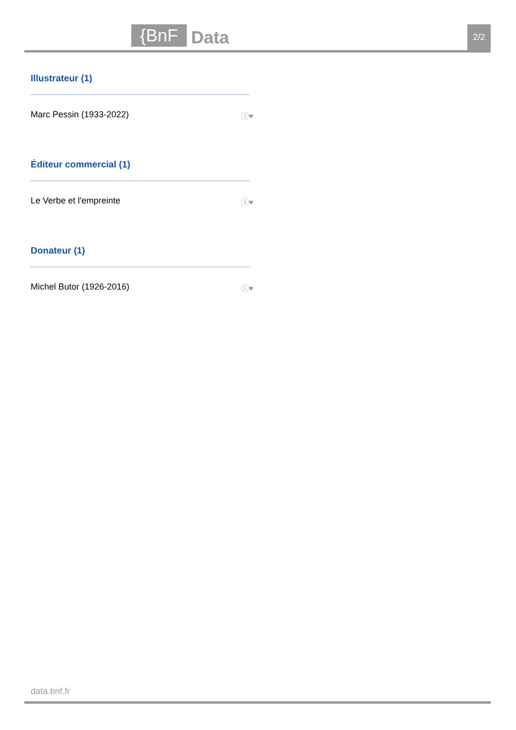{BnF Data 2/2
Illustrateur (1)
Marc Pessin (1933-2022) ⓘ♥
Éditeur commercial (1)
Le Verbe et l'empreinte ⓘ♥
Donateur (1)
Michel Butor (1926-2016) ⓘ♥
data.bnf.fr